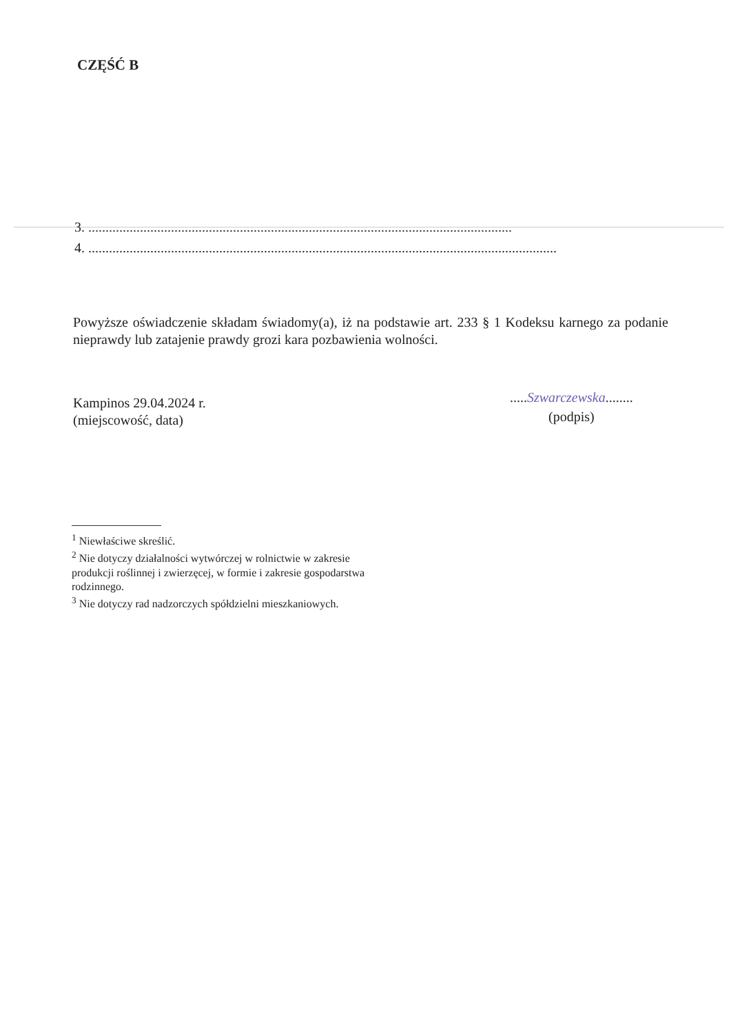CZĘŚĆ B
3. ...........................................................................................................................
4. ........................................................................................................................................
Powyższe oświadczenie składam świadomy(a), iż na podstawie art. 233 § 1 Kodeksu karnego za podanie nieprawdy lub zatajenie prawdy grozi kara pozbawienia wolności.
Kampinos 29.04.2024 r.
(miejscowość, data)
.....Szwarczewska........
(podpis)
<sup>1</sup> Niewłaściwe skreślić.
<sup>2</sup> Nie dotyczy działalności wytwórczej w rolnictwie w zakresie produkcji roślinnej i zwierzęcej, w formie i zakresie gospodarstwa rodzinnego.
<sup>3</sup> Nie dotyczy rad nadzorczych spółdzielni mieszkaniowych.